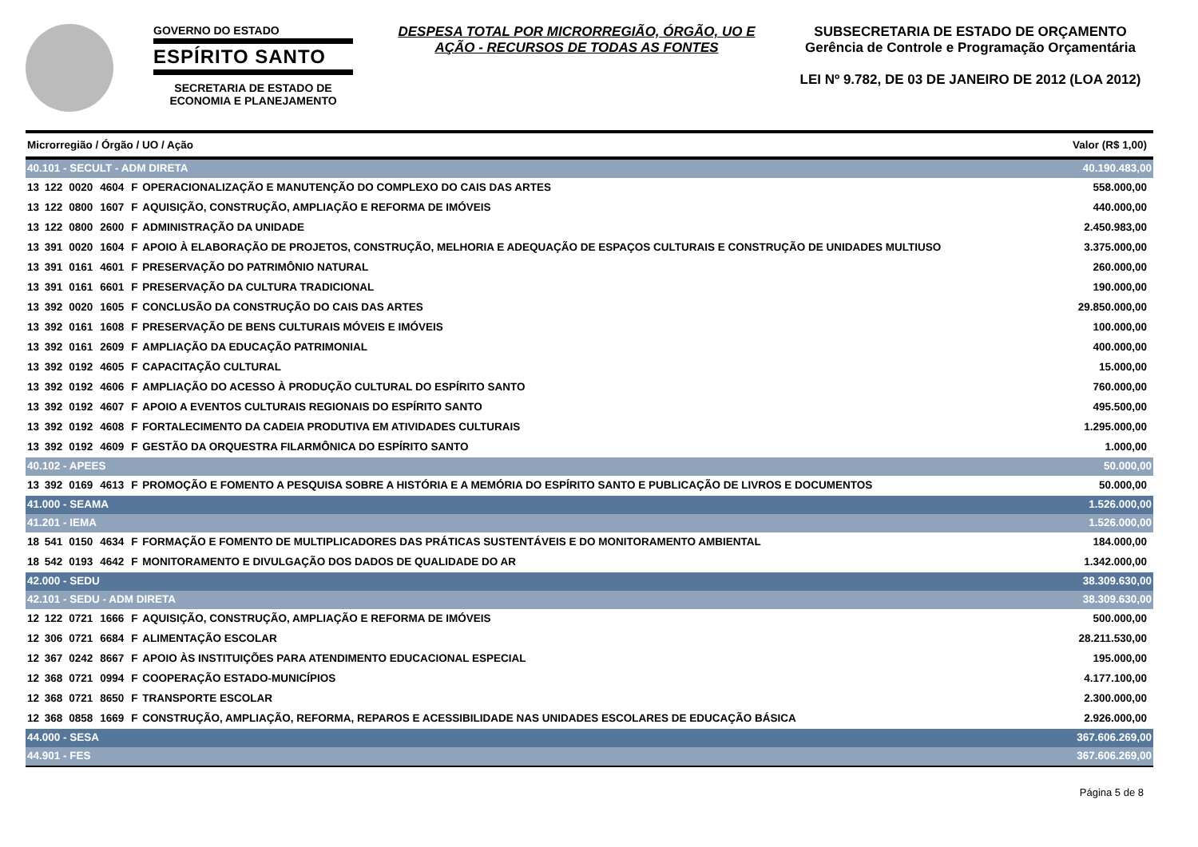GOVERNO DO ESTADO
ESPÍRITO SANTO
SECRETARIA DE ESTADO DE ECONOMIA E PLANEJAMENTO
DESPESA TOTAL POR MICRORREGIÃO, ÓRGÃO, UO E AÇÃO - RECURSOS DE TODAS AS FONTES
SUBSECRETARIA DE ESTADO DE ORÇAMENTO
Gerência de Controle e Programação Orçamentária
LEI Nº 9.782, DE 03 DE JANEIRO DE 2012 (LOA 2012)
| Microrregião / Órgão / UO / Ação | | | | | | Valor (R$ 1,00) |
| --- | --- | --- | --- | --- | --- | --- |
| 40.101 - SECULT - ADM DIRETA | | | | | | 40.190.483,00 |
| 13 | 122 | 0020 | 4604 | F | OPERACIONALIZAÇÃO E MANUTENÇÃO DO COMPLEXO DO CAIS DAS ARTES | 558.000,00 |
| 13 | 122 | 0800 | 1607 | F | AQUISIÇÃO, CONSTRUÇÃO, AMPLIAÇÃO E REFORMA DE IMÓVEIS | 440.000,00 |
| 13 | 122 | 0800 | 2600 | F | ADMINISTRAÇÃO DA UNIDADE | 2.450.983,00 |
| 13 | 391 | 0020 | 1604 | F | APOIO À ELABORAÇÃO DE PROJETOS, CONSTRUÇÃO, MELHORIA E ADEQUAÇÃO DE ESPAÇOS CULTURAIS E CONSTRUÇÃO DE UNIDADES MULTIUSO | 3.375.000,00 |
| 13 | 391 | 0161 | 4601 | F | PRESERVAÇÃO DO PATRIMÔNIO NATURAL | 260.000,00 |
| 13 | 391 | 0161 | 6601 | F | PRESERVAÇÃO DA CULTURA TRADICIONAL | 190.000,00 |
| 13 | 392 | 0020 | 1605 | F | CONCLUSÃO DA CONSTRUÇÃO DO CAIS DAS ARTES | 29.850.000,00 |
| 13 | 392 | 0161 | 1608 | F | PRESERVAÇÃO DE BENS CULTURAIS MÓVEIS E IMÓVEIS | 100.000,00 |
| 13 | 392 | 0161 | 2609 | F | AMPLIAÇÃO DA EDUCAÇÃO PATRIMONIAL | 400.000,00 |
| 13 | 392 | 0192 | 4605 | F | CAPACITAÇÃO CULTURAL | 15.000,00 |
| 13 | 392 | 0192 | 4606 | F | AMPLIAÇÃO DO ACESSO À PRODUÇÃO CULTURAL DO ESPÍRITO SANTO | 760.000,00 |
| 13 | 392 | 0192 | 4607 | F | APOIO A EVENTOS CULTURAIS REGIONAIS DO ESPÍRITO SANTO | 495.500,00 |
| 13 | 392 | 0192 | 4608 | F | FORTALECIMENTO DA CADEIA PRODUTIVA EM ATIVIDADES CULTURAIS | 1.295.000,00 |
| 13 | 392 | 0192 | 4609 | F | GESTÃO DA ORQUESTRA FILARMÔNICA DO ESPÍRITO SANTO | 1.000,00 |
| 40.102 - APEES | | | | | | 50.000,00 |
| 13 | 392 | 0169 | 4613 | F | PROMOÇÃO E FOMENTO A PESQUISA SOBRE A HISTÓRIA E A MEMÓRIA DO ESPÍRITO SANTO E PUBLICAÇÃO DE LIVROS E DOCUMENTOS | 50.000,00 |
| 41.000 - SEAMA | | | | | | 1.526.000,00 |
| 41.201 - IEMA | | | | | | 1.526.000,00 |
| 18 | 541 | 0150 | 4634 | F | FORMAÇÃO E FOMENTO DE MULTIPLICADORES DAS PRÁTICAS SUSTENTÁVEIS E DO MONITORAMENTO AMBIENTAL | 184.000,00 |
| 18 | 542 | 0193 | 4642 | F | MONITORAMENTO E DIVULGAÇÃO DOS DADOS DE QUALIDADE DO AR | 1.342.000,00 |
| 42.000 - SEDU | | | | | | 38.309.630,00 |
| 42.101 - SEDU - ADM DIRETA | | | | | | 38.309.630,00 |
| 12 | 122 | 0721 | 1666 | F | AQUISIÇÃO, CONSTRUÇÃO, AMPLIAÇÃO E REFORMA DE IMÓVEIS | 500.000,00 |
| 12 | 306 | 0721 | 6684 | F | ALIMENTAÇÃO ESCOLAR | 28.211.530,00 |
| 12 | 367 | 0242 | 8667 | F | APOIO ÀS INSTITUIÇÕES PARA ATENDIMENTO EDUCACIONAL ESPECIAL | 195.000,00 |
| 12 | 368 | 0721 | 0994 | F | COOPERAÇÃO ESTADO-MUNICÍPIOS | 4.177.100,00 |
| 12 | 368 | 0721 | 8650 | F | TRANSPORTE ESCOLAR | 2.300.000,00 |
| 12 | 368 | 0858 | 1669 | F | CONSTRUÇÃO, AMPLIAÇÃO, REFORMA, REPAROS E ACESSIBILIDADE NAS UNIDADES ESCOLARES DE EDUCAÇÃO BÁSICA | 2.926.000,00 |
| 44.000 - SESA | | | | | | 367.606.269,00 |
| 44.901 - FES | | | | | | 367.606.269,00 |
Página 5 de 8